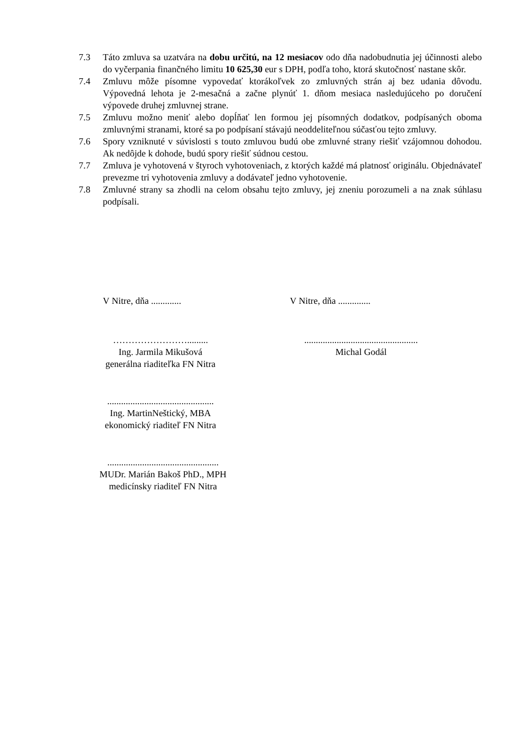7.3 Táto zmluva sa uzatvára na dobu určitú, na 12 mesiacov odo dňa nadobudnutia jej účinnosti alebo do vyčerpania finančného limitu 10 625,30 eur s DPH, podľa toho, ktorá skutočnosť nastane skôr.
7.4 Zmluvu môže písomne vypovedať ktorákoľvek zo zmluvných strán aj bez udania dôvodu. Výpovedná lehota je 2-mesačná a začne plynúť 1. dňom mesiaca nasledujúceho po doručení výpovede druhej zmluvnej strane.
7.5 Zmluvu možno meniť alebo dopĺňať len formou jej písomných dodatkov, podpísaných oboma zmluvnými stranami, ktoré sa po podpísaní stávajú neoddeliteľnou súčasťou tejto zmluvy.
7.6 Spory vzniknuté v súvislosti s touto zmluvou budú obe zmluvné strany riešiť vzájomnou dohodou. Ak nedôjde k dohode, budú spory riešiť súdnou cestou.
7.7 Zmluva je vyhotovená v štyroch vyhotoveniach, z ktorých každé má platnosť originálu. Objednávateľ prevezme tri vyhotovenia zmluvy a dodávateľ jedno vyhotovenie.
7.8 Zmluvné strany sa zhodli na celom obsahu tejto zmluvy, jej zneniu porozumeli a na znak súhlasu podpísali.
V Nitre, dňa ............. V Nitre, dňa ..............
…………………….........
Ing. Jarmila Mikušová
generálna riaditeľka FN Nitra
.................................................
Michal Godál
..............................................
Ing. MartinNeštický, MBA
ekonomický riaditeľ FN Nitra
................................................
MUDr. Marián Bakoš PhD., MPH
medicínsky riaditeľ FN Nitra